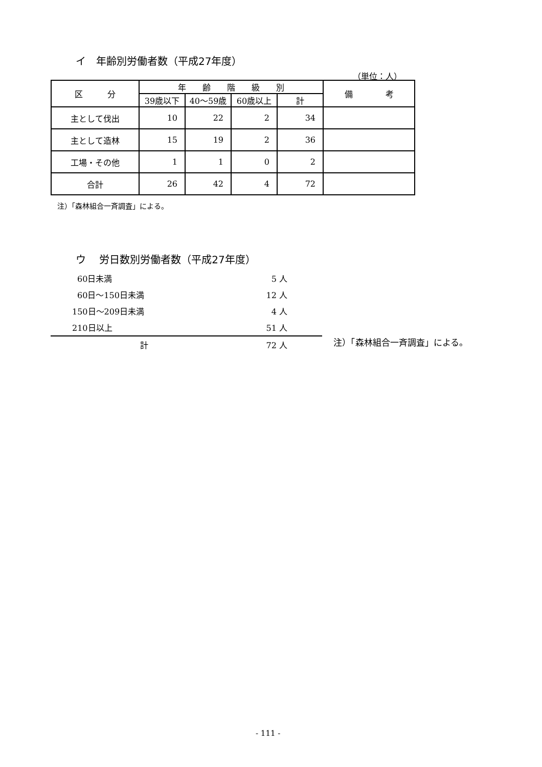イ　年齢別労働者数（平成27年度）
（単位：人）
| 区 分 | 年 齢 階 級 別 | | | | 備 考 |
| --- | --- | --- | --- | --- | --- |
| | 39歳以下 | 40～59歳 | 60歳以上 | 計 | |
| 主として伐出 | 10 | 22 | 2 | 34 | |
| 主として造林 | 15 | 19 | 2 | 36 | |
| 工場・その他 | 1 | 1 | 0 | 2 | |
| 合計 | 26 | 42 | 4 | 72 | |
注）「森林組合一斉調査」による。
ウ　 労日数別労働者数（平成27年度）
| 60日未満 | 5 人 |
| 60日～150日未満 | 12 人 |
| 150日～209日未満 | 4 人 |
| 210日以上 | 51 人 |
| 計 | 72 人 |
注）「森林組合一斉調査」による。
- 111 -